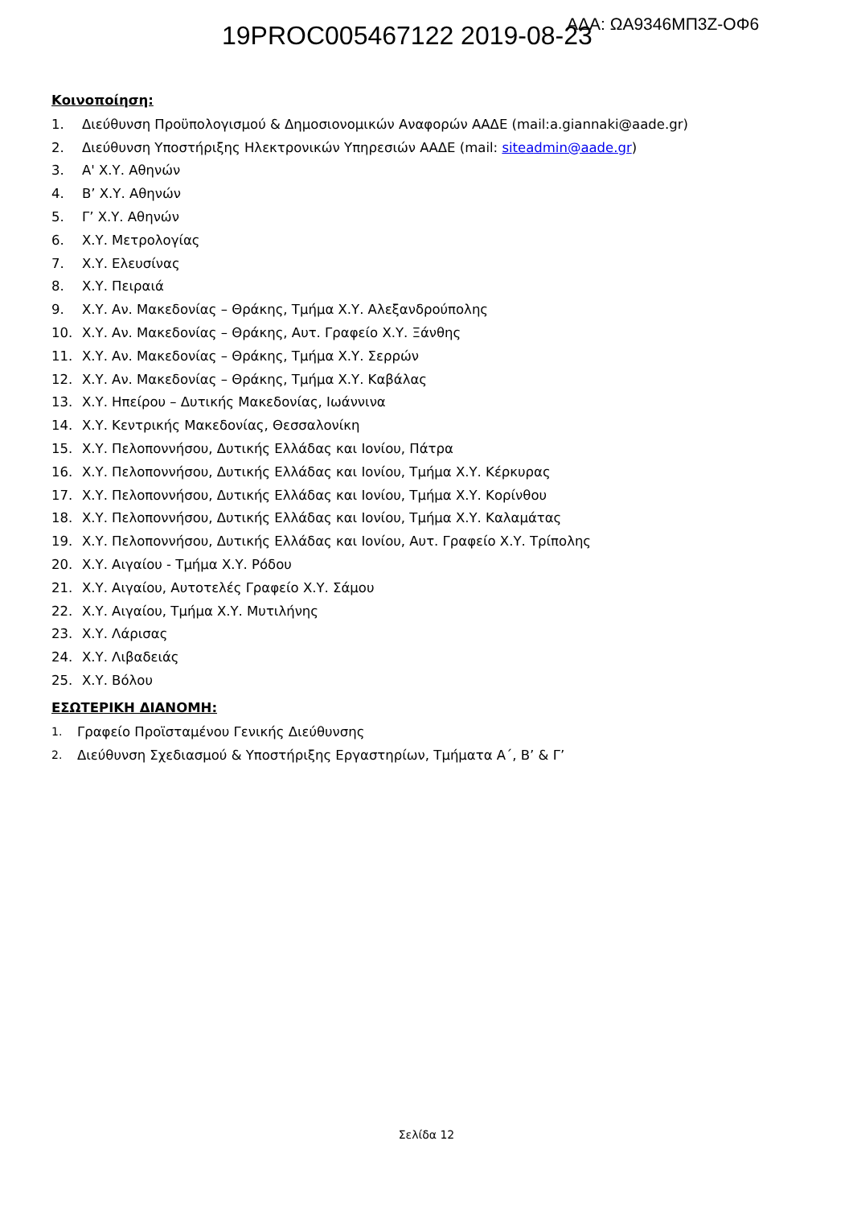19PROC005467122 2019-08-23 ΑΔΑ: ΩΑ9346ΜΠ3Ζ-ΟΦ6
Κοινοποίηση:
1. Διεύθυνση Προϋπολογισμού & Δημοσιονομικών Αναφορών ΑΑΔΕ (mail:a.giannaki@aade.gr)
2. Διεύθυνση Υποστήριξης Ηλεκτρονικών Υπηρεσιών ΑΑΔΕ (mail: siteadmin@aade.gr)
3. Α' Χ.Υ. Αθηνών
4. Β’ Χ.Υ. Αθηνών
5. Γ’ Χ.Υ. Αθηνών
6. Χ.Υ. Μετρολογίας
7. Χ.Υ. Ελευσίνας
8. Χ.Υ. Πειραιά
9. Χ.Υ. Αν. Μακεδονίας – Θράκης, Τμήμα Χ.Υ. Αλεξανδρούπολης
10. Χ.Υ. Αν. Μακεδονίας – Θράκης, Αυτ. Γραφείο Χ.Υ. Ξάνθης
11. Χ.Υ. Αν. Μακεδονίας – Θράκης, Τμήμα Χ.Υ. Σερρών
12. Χ.Υ. Αν. Μακεδονίας – Θράκης, Τμήμα Χ.Υ. Καβάλας
13. Χ.Υ. Ηπείρου – Δυτικής Μακεδονίας, Ιωάννινα
14. Χ.Υ. Κεντρικής Μακεδονίας, Θεσσαλονίκη
15. Χ.Υ. Πελοποννήσου, Δυτικής Ελλάδας και Ιονίου, Πάτρα
16. Χ.Υ. Πελοποννήσου, Δυτικής Ελλάδας και Ιονίου, Τμήμα Χ.Υ. Κέρκυρας
17. Χ.Υ. Πελοποννήσου, Δυτικής Ελλάδας και Ιονίου, Τμήμα Χ.Υ. Κορίνθου
18. Χ.Υ. Πελοποννήσου, Δυτικής Ελλάδας και Ιονίου, Τμήμα Χ.Υ. Καλαμάτας
19. Χ.Υ. Πελοποννήσου, Δυτικής Ελλάδας και Ιονίου, Αυτ. Γραφείο Χ.Υ. Τρίπολης
20. Χ.Υ. Αιγαίου - Τμήμα Χ.Υ. Ρόδου
21. Χ.Υ. Αιγαίου, Αυτοτελές Γραφείο Χ.Υ. Σάμου
22. Χ.Υ. Αιγαίου, Τμήμα Χ.Υ. Μυτιλήνης
23. Χ.Υ. Λάρισας
24. Χ.Υ. Λιβαδειάς
25. Χ.Υ. Βόλου
ΕΣΩΤΕΡΙΚΗ ΔΙΑΝΟΜΗ:
1. Γραφείο Προϊσταμένου Γενικής Διεύθυνσης
2. Διεύθυνση Σχεδιασμού & Υποστήριξης Εργαστηρίων, Τμήματα Α΄, Β’ & Γ’
Σελίδα 12